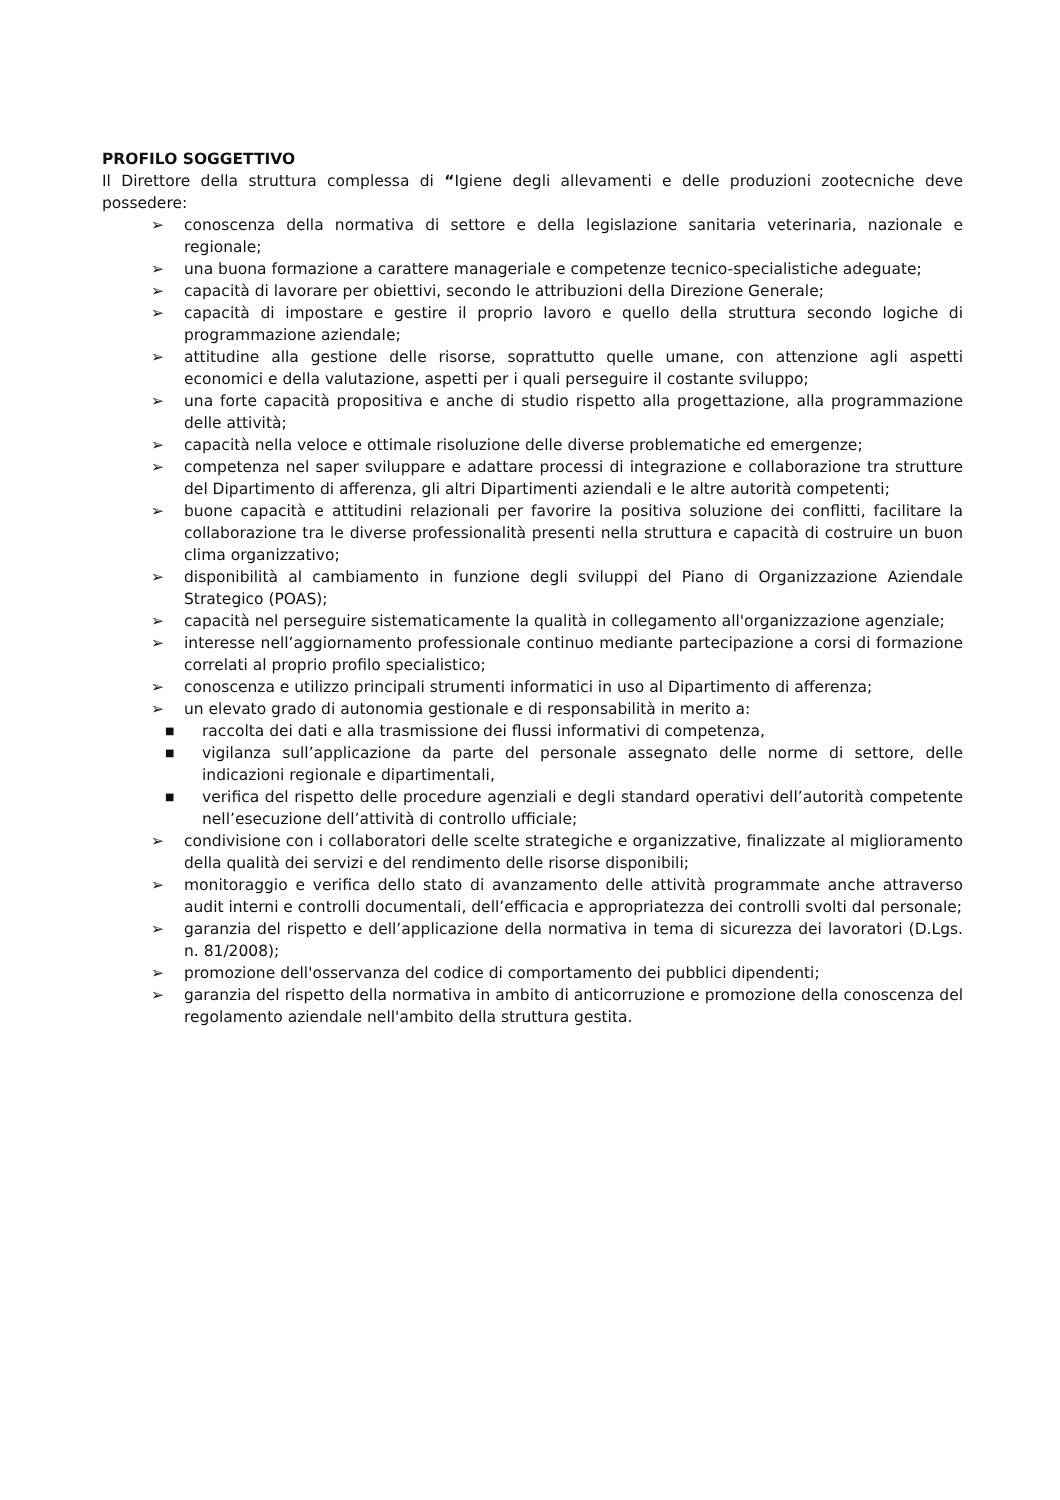PROFILO SOGGETTIVO
Il Direttore della struttura complessa di “Igiene degli allevamenti e delle produzioni zootecniche deve possedere:
➢ conoscenza della normativa di settore e della legislazione sanitaria veterinaria, nazionale e regionale;
➢ una buona formazione a carattere manageriale e competenze tecnico-specialistiche adeguate;
➢ capacità di lavorare per obiettivi, secondo le attribuzioni della Direzione Generale;
➢ capacità di impostare e gestire il proprio lavoro e quello della struttura secondo logiche di programmazione aziendale;
➢ attitudine alla gestione delle risorse, soprattutto quelle umane, con attenzione agli aspetti economici e della valutazione, aspetti per i quali perseguire il costante sviluppo;
➢ una forte capacità propositiva e anche di studio rispetto alla progettazione, alla programmazione delle attività;
➢ capacità nella veloce e ottimale risoluzione delle diverse problematiche ed emergenze;
➢ competenza nel saper sviluppare e adattare processi di integrazione e collaborazione tra strutture del Dipartimento di afferenza, gli altri Dipartimenti aziendali e le altre autorità competenti;
➢ buone capacità e attitudini relazionali per favorire la positiva soluzione dei conflitti, facilitare la collaborazione tra le diverse professionalità presenti nella struttura e capacità di costruire un buon clima organizzativo;
➢ disponibilità al cambiamento in funzione degli sviluppi del Piano di Organizzazione Aziendale Strategico (POAS);
➢ capacità nel perseguire sistematicamente la qualità in collegamento all'organizzazione agenziale;
➢ interesse nell’aggiornamento professionale continuo mediante partecipazione a corsi di formazione correlati al proprio profilo specialistico;
➢ conoscenza e utilizzo principali strumenti informatici in uso al Dipartimento di afferenza;
➢ un elevato grado di autonomia gestionale e di responsabilità in merito a:
■ raccolta dei dati e alla trasmissione dei flussi informativi di competenza,
■ vigilanza sull’applicazione da parte del personale assegnato delle norme di settore, delle indicazioni regionale e dipartimentali,
■ verifica del rispetto delle procedure agenziali e degli standard operativi dell’autorità competente nell’esecuzione dell’attività di controllo ufficiale;
➢ condivisione con i collaboratori delle scelte strategiche e organizzative, finalizzate al miglioramento della qualità dei servizi e del rendimento delle risorse disponibili;
➢ monitoraggio e verifica dello stato di avanzamento delle attività programmate anche attraverso audit interni e controlli documentali, dell’efficacia e appropriatezza dei controlli svolti dal personale;
➢ garanzia del rispetto e dell’applicazione della normativa in tema di sicurezza dei lavoratori (D.Lgs. n. 81/2008);
➢ promozione dell'osservanza del codice di comportamento dei pubblici dipendenti;
➢ garanzia del rispetto della normativa in ambito di anticorruzione e promozione della conoscenza del regolamento aziendale nell'ambito della struttura gestita.